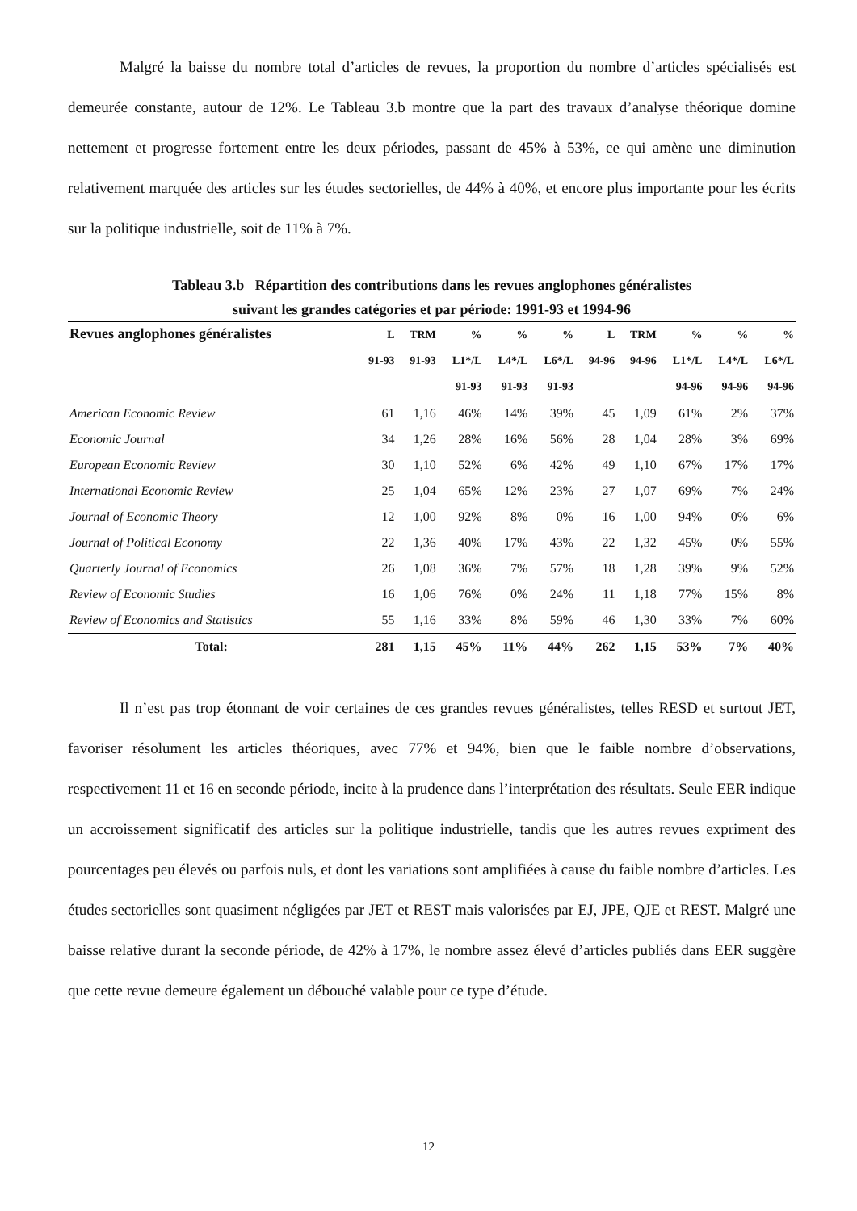Malgré la baisse du nombre total d’articles de revues, la proportion du nombre d’articles spécialisés est demeurée constante, autour de 12%. Le Tableau 3.b montre que la part des travaux d’analyse théorique domine nettement et progresse fortement entre les deux périodes, passant de 45% à 53%, ce qui amène une diminution relativement marquée des articles sur les études sectorielles, de 44% à 40%, et encore plus importante pour les écrits sur la politique industrielle, soit de 11% à 7%.
Tableau 3.b Répartition des contributions dans les revues anglophones généralistes
suivant les grandes catégories et par période: 1991-93 et 1994-96
| Revues anglophones généralistes | L | TRM | % | % | % | L | TRM | % | % | % |
| --- | --- | --- | --- | --- | --- | --- | --- | --- | --- | --- |
| | 91-93 | 91-93 | L1*/L | L4*/L | L6*/L | 94-96 | 94-96 | L1*/L | L4*/L | L6*/L |
| | | | 91-93 | 91-93 | 91-93 | | | 94-96 | 94-96 | 94-96 |
| American Economic Review | 61 | 1,16 | 46% | 14% | 39% | 45 | 1,09 | 61% | 2% | 37% |
| Economic Journal | 34 | 1,26 | 28% | 16% | 56% | 28 | 1,04 | 28% | 3% | 69% |
| European Economic Review | 30 | 1,10 | 52% | 6% | 42% | 49 | 1,10 | 67% | 17% | 17% |
| International Economic Review | 25 | 1,04 | 65% | 12% | 23% | 27 | 1,07 | 69% | 7% | 24% |
| Journal of Economic Theory | 12 | 1,00 | 92% | 8% | 0% | 16 | 1,00 | 94% | 0% | 6% |
| Journal of Political Economy | 22 | 1,36 | 40% | 17% | 43% | 22 | 1,32 | 45% | 0% | 55% |
| Quarterly Journal of Economics | 26 | 1,08 | 36% | 7% | 57% | 18 | 1,28 | 39% | 9% | 52% |
| Review of Economic Studies | 16 | 1,06 | 76% | 0% | 24% | 11 | 1,18 | 77% | 15% | 8% |
| Review of Economics and Statistics | 55 | 1,16 | 33% | 8% | 59% | 46 | 1,30 | 33% | 7% | 60% |
| Total: | 281 | 1,15 | 45% | 11% | 44% | 262 | 1,15 | 53% | 7% | 40% |
Il n’est pas trop étonnant de voir certaines de ces grandes revues généralistes, telles RESD et surtout JET, favoriser résolument les articles théoriques, avec 77% et 94%, bien que le faible nombre d’observations, respectivement 11 et 16 en seconde période, incite à la prudence dans l’interprétation des résultats. Seule EER indique un accroissement significatif des articles sur la politique industrielle, tandis que les autres revues expriment des pourcentages peu élevés ou parfois nuls, et dont les variations sont amplifiées à cause du faible nombre d’articles. Les études sectorielles sont quasiment négligées par JET et REST mais valorisées par EJ, JPE, QJE et REST. Malgré une baisse relative durant la seconde période, de 42% à 17%, le nombre assez élevé d’articles publiés dans EER suggère que cette revue demeure également un débouché valable pour ce type d’étude.
12